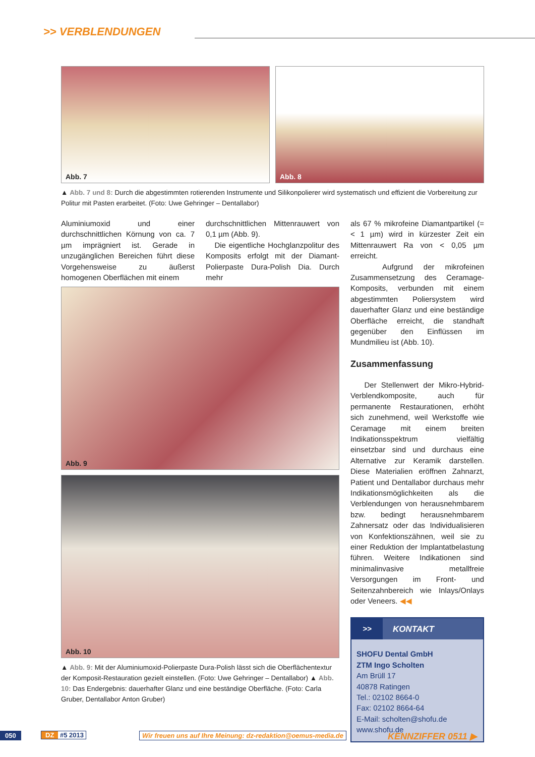>> VERBLENDUNGEN
Abb. 7
Abb. 8
▲ Abb. 7 und 8: Durch die abgestimmten rotierenden Instrumente und Silikonpolierer wird systematisch und effizient die Vorbereitung zur Politur mit Pasten erarbeitet. (Foto: Uwe Gehringer – Dentallabor)
Aluminiumoxid und einer durchschnittlichen Körnung von ca. 7 µm imprägniert ist. Gerade in unzugänglichen Bereichen führt diese Vorgehensweise zu äußerst homogenen Oberflächen mit einem
durchschnittlichen Mittenrauwert von 0,1 µm (Abb. 9).
Die eigentliche Hochglanzpolitur des Komposits erfolgt mit der Diamant-Polierpaste Dura-Polish Dia. Durch mehr
Abb. 9
Abb. 10
▲ Abb. 9: Mit der Aluminiumoxid-Polierpaste Dura-Polish lässt sich die Oberflächentextur der Komposit-Restauration gezielt einstellen. (Foto: Uwe Gehringer – Dentallabor) ▲ Abb. 10: Das Endergebnis: dauerhafter Glanz und eine beständige Oberfläche. (Foto: Carla Gruber, Dentallabor Anton Gruber)
als 67 % mikrofeine Diamantpartikel (= < 1 µm) wird in kürzester Zeit ein Mittenrauwert Ra von < 0,05 µm erreicht.
Aufgrund der mikrofeinen Zusammensetzung des Ceramage-Komposits, verbunden mit einem abgestimmten Poliersystem wird dauerhafter Glanz und eine beständige Oberfläche erreicht, die standhaft gegenüber den Einflüssen im Mundmilieu ist (Abb. 10).
Zusammenfassung
Der Stellenwert der Mikro-Hybrid-Verblendkomposite, auch für permanente Restaurationen, erhöht sich zunehmend, weil Werkstoffe wie Ceramage mit einem breiten Indikationsspektrum vielfältig einsetzbar sind und durchaus eine Alternative zur Keramik darstellen. Diese Materialien eröffnen Zahnarzt, Patient und Dentallabor durchaus mehr Indikationsmöglichkeiten als die Verblendungen von herausnehmbarem bzw. bedingt herausnehmbarem Zahnersatz oder das Individualisieren von Konfektionszähnen, weil sie zu einer Reduktion der Implantatbelastung führen. Weitere Indikationen sind minimalinvasive metallfreie Versorgungen im Front- und Seitenzahnbereich wie Inlays/Onlays oder Veneers. ◀◀
>> KONTAKT
SHOFU Dental GmbH
ZTM Ingo Scholten
Am Brüll 17
40878 Ratingen
Tel.: 02102 8664-0
Fax: 02102 8664-64
E-Mail: scholten@shofu.de
www.shofu.de
050 DZ #5 2013
Wir freuen uns auf Ihre Meinung: dz-redaktion@oemus-media.de
KENNZIFFER 0511 ▶